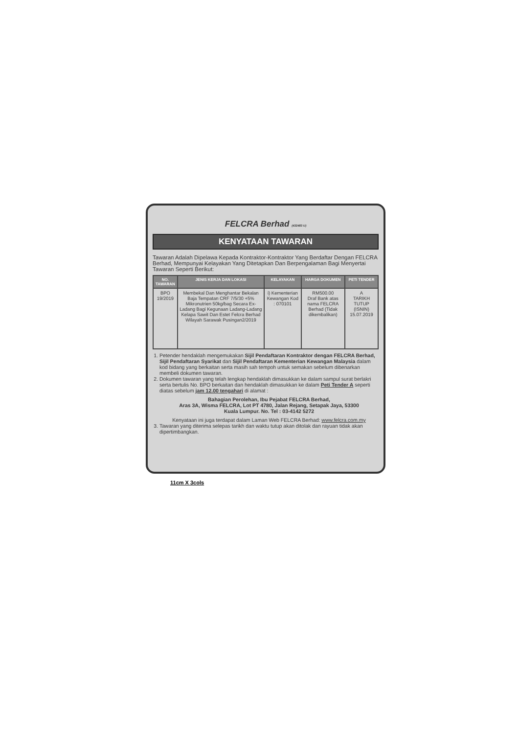FELCRA Berhad (432483 U)
KENYATAAN TAWARAN
Tawaran Adalah Dipelawa Kepada Kontraktor-Kontraktor Yang Berdaftar Dengan FELCRA Berhad, Mempunyai Kelayakan Yang Ditetapkan Dan Berpengalaman Bagi Menyertai Tawaran Seperti Berikut:
| NO. TAWARAN | JENIS KERJA DAN LOKASI | KELAYAKAN | HARGA DOKUMEN | PETI TENDER |
| --- | --- | --- | --- | --- |
| BPO 19/2019 | Membekal Dan Menghantar Bekalan Baja Tempatan CRF 7/5/30 +5% Mikronutrien 50kg/bag Secara Ex-Ladang Bagi Kegunaan Ladang-Ladang Kelapa Sawit Dan Estet Felcra Berhad Wilayah Sarawak Pusingan2/2019 | i) Kementerian Kewangan Kod : 070101 | RM500.00 Draf Bank atas nama FELCRA Berhad (Tidak dikembalikan) | A TARIKH TUTUP (ISNIN) 15.07.2019 |
1. Petender hendaklah mengemukakan Sijil Pendaftaran Kontraktor dengan FELCRA Berhad, Sijil Pendaftaran Syarikat dan Sijil Pendaftaran Kementerian Kewangan Malaysia dalam kod bidang yang berkaitan serta masih sah tempoh untuk semakan sebelum dibenarkan membeli dokumen tawaran.
2. Dokumen tawaran yang telah lengkap hendaklah dimasukkan ke dalam sampul surat berlakri serta bertulis No. BPO berkaitan dan hendaklah dimasukkan ke dalam Peti Tender A seperti diatas sebelum jam 12.00 tengahari di alamat :
Bahagian Perolehan, Ibu Pejabat FELCRA Berhad,
Aras 3A, Wisma FELCRA, Lot PT 4780, Jalan Rejang, Setapak Jaya, 53300
Kuala Lumpur. No. Tel : 03-4142 5272
Kenyataan ini juga terdapat dalam Laman Web FELCRA Berhad: www.felcra.com.my
3. Tawaran yang diterima selepas tarikh dan waktu tutup akan ditolak dan rayuan tidak akan dipertimbangkan.
11cm X 3cols